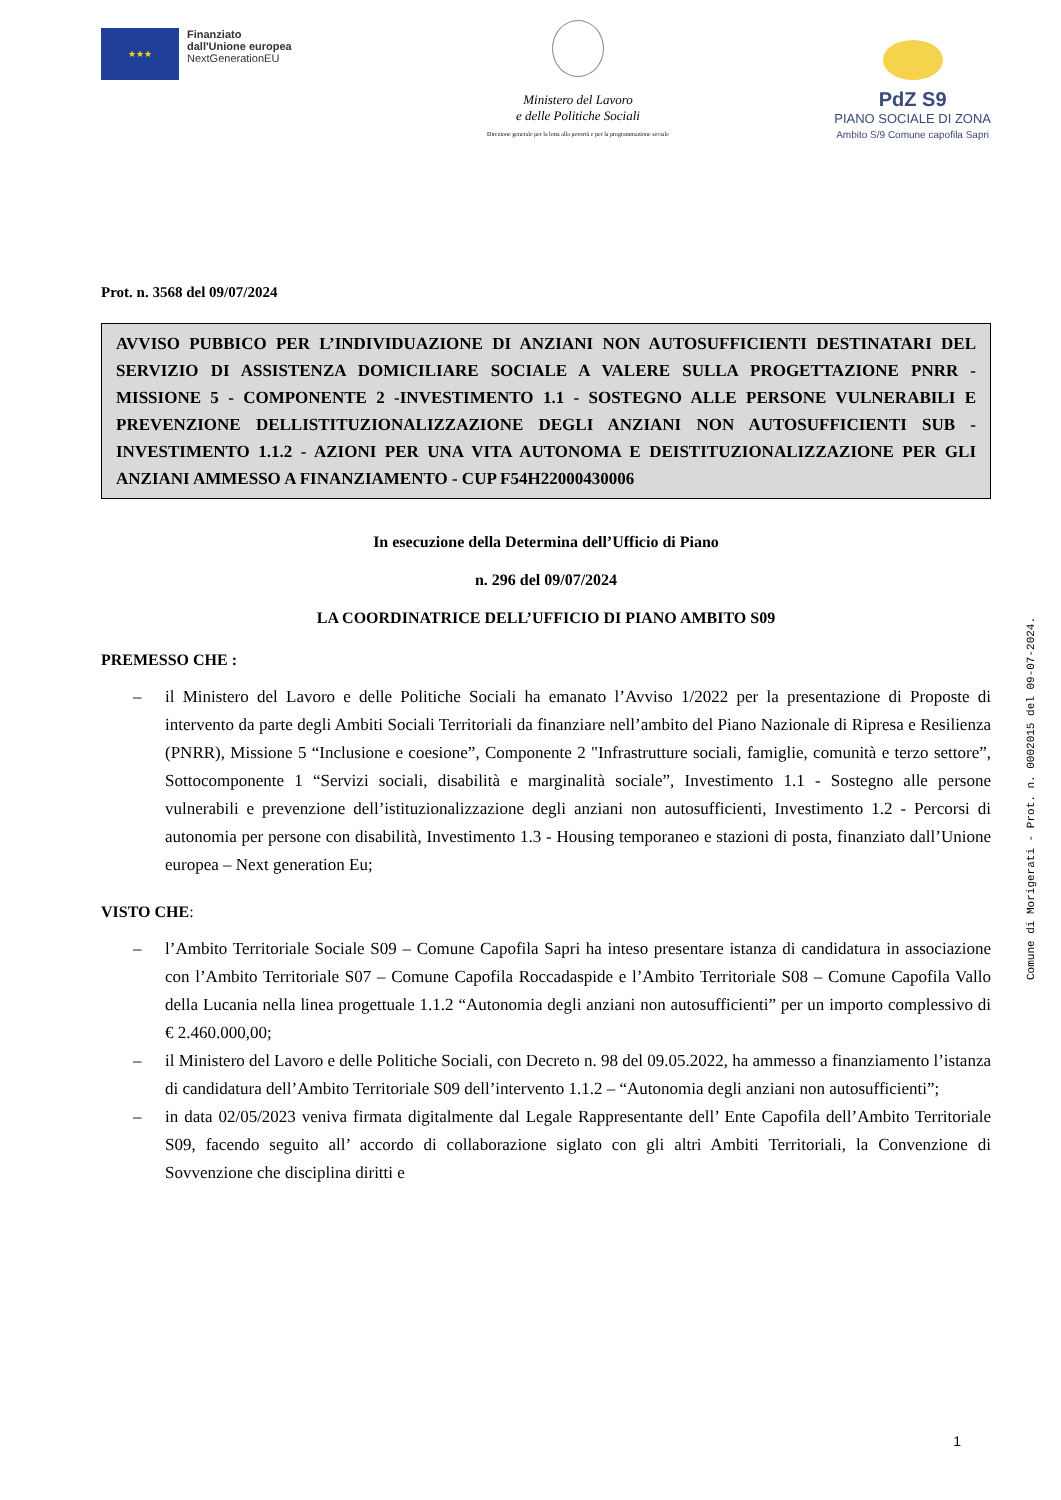★★★
Finanziato
dall'Unione europea
NextGenerationEU
Ministero del Lavoro
e delle Politiche Sociali
Direzione generale per la lotta alla povertà e per la programmazione sociale
PdZ S9
PIANO SOCIALE DI ZONA
Ambito S/9 Comune capofila Sapri
Prot. n. 3568 del 09/07/2024
AVVISO PUBBICO PER L’INDIVIDUAZIONE DI ANZIANI NON AUTOSUFFICIENTI DESTINATARI DEL SERVIZIO DI ASSISTENZA DOMICILIARE SOCIALE A VALERE SULLA PROGETTAZIONE PNRR - MISSIONE 5 - COMPONENTE 2 -INVESTIMENTO 1.1 - SOSTEGNO ALLE PERSONE VULNERABILI E PREVENZIONE DELLISTITUZIONALIZZAZIONE DEGLI ANZIANI NON AUTOSUFFICIENTI SUB - INVESTIMENTO 1.1.2 - AZIONI PER UNA VITA AUTONOMA E DEISTITUZIONALIZZAZIONE PER GLI ANZIANI AMMESSO A FINANZIAMENTO - CUP F54H22000430006
In esecuzione della Determina dell’Ufficio di Piano
n. 296 del 09/07/2024
LA COORDINATRICE DELL’UFFICIO DI PIANO AMBITO S09
PREMESSO CHE :
– il Ministero del Lavoro e delle Politiche Sociali ha emanato l’Avviso 1/2022 per la presentazione di Proposte di intervento da parte degli Ambiti Sociali Territoriali da finanziare nell’ambito del Piano Nazionale di Ripresa e Resilienza (PNRR), Missione 5 “Inclusione e coesione”, Componente 2 "Infrastrutture sociali, famiglie, comunità e terzo settore”, Sottocomponente 1 “Servizi sociali, disabilità e marginalità sociale”, Investimento 1.1 - Sostegno alle persone vulnerabili e prevenzione dell’istituzionalizzazione degli anziani non autosufficienti, Investimento 1.2 - Percorsi di autonomia per persone con disabilità, Investimento 1.3 - Housing temporaneo e stazioni di posta, finanziato dall’Unione europea – Next generation Eu;
VISTO CHE:
– l’Ambito Territoriale Sociale S09 – Comune Capofila Sapri ha inteso presentare istanza di candidatura in associazione con l’Ambito Territoriale S07 – Comune Capofila Roccadaspide e l’Ambito Territoriale S08 – Comune Capofila Vallo della Lucania nella linea progettuale 1.1.2 “Autonomia degli anziani non autosufficienti” per un importo complessivo di € 2.460.000,00;
– il Ministero del Lavoro e delle Politiche Sociali, con Decreto n. 98 del 09.05.2022, ha ammesso a finanziamento l’istanza di candidatura dell’Ambito Territoriale S09 dell’intervento 1.1.2 – “Autonomia degli anziani non autosufficienti”;
– in data 02/05/2023 veniva firmata digitalmente dal Legale Rappresentante dell’ Ente Capofila dell’Ambito Territoriale S09, facendo seguito all’ accordo di collaborazione siglato con gli altri Ambiti Territoriali, la Convenzione di Sovvenzione che disciplina diritti e
Comune di Morigerati - Prot. n. 0002015 del 09-07-2024.
1